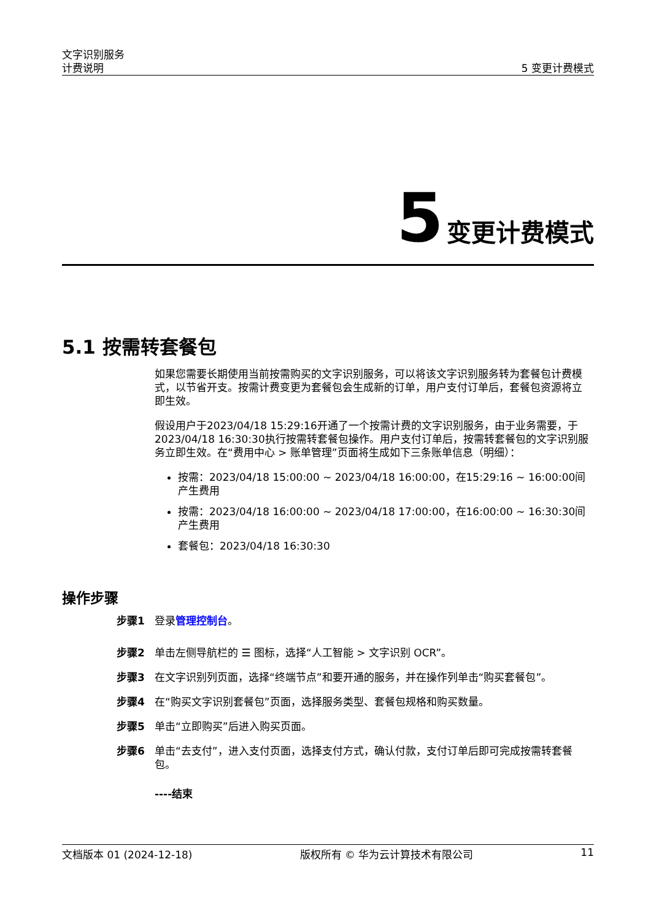文字识别服务
计费说明
5 变更计费模式
5 变更计费模式
5.1 按需转套餐包
如果您需要长期使用当前按需购买的文字识别服务，可以将该文字识别服务转为套餐包计费模式，以节省开支。按需计费变更为套餐包会生成新的订单，用户支付订单后，套餐包资源将立即生效。
假设用户于2023/04/18 15:29:16开通了一个按需计费的文字识别服务，由于业务需要，于2023/04/18 16:30:30执行按需转套餐包操作。用户支付订单后，按需转套餐包的文字识别服务立即生效。在“费用中心 > 账单管理”页面将生成如下三条账单信息（明细）：
按需：2023/04/18 15:00:00 ~ 2023/04/18 16:00:00，在15:29:16 ~ 16:00:00间产生费用
按需：2023/04/18 16:00:00 ~ 2023/04/18 17:00:00，在16:00:00 ~ 16:30:30间产生费用
套餐包：2023/04/18 16:30:30
操作步骤
步骤1 登录管理控制台。
步骤2 单击左侧导航栏的 ☰ 图标，选择“人工智能 > 文字识别 OCR”。
步骤3 在文字识别列页面，选择“终端节点”和要开通的服务，并在操作列单击“购买套餐包”。
步骤4 在“购买文字识别套餐包”页面，选择服务类型、套餐包规格和购买数量。
步骤5 单击“立即购买”后进入购买页面。
步骤6 单击“去支付”，进入支付页面，选择支付方式，确认付款，支付订单后即可完成按需转套餐包。
----结束
文档版本 01 (2024-12-18) 版权所有 © 华为云计算技术有限公司 11